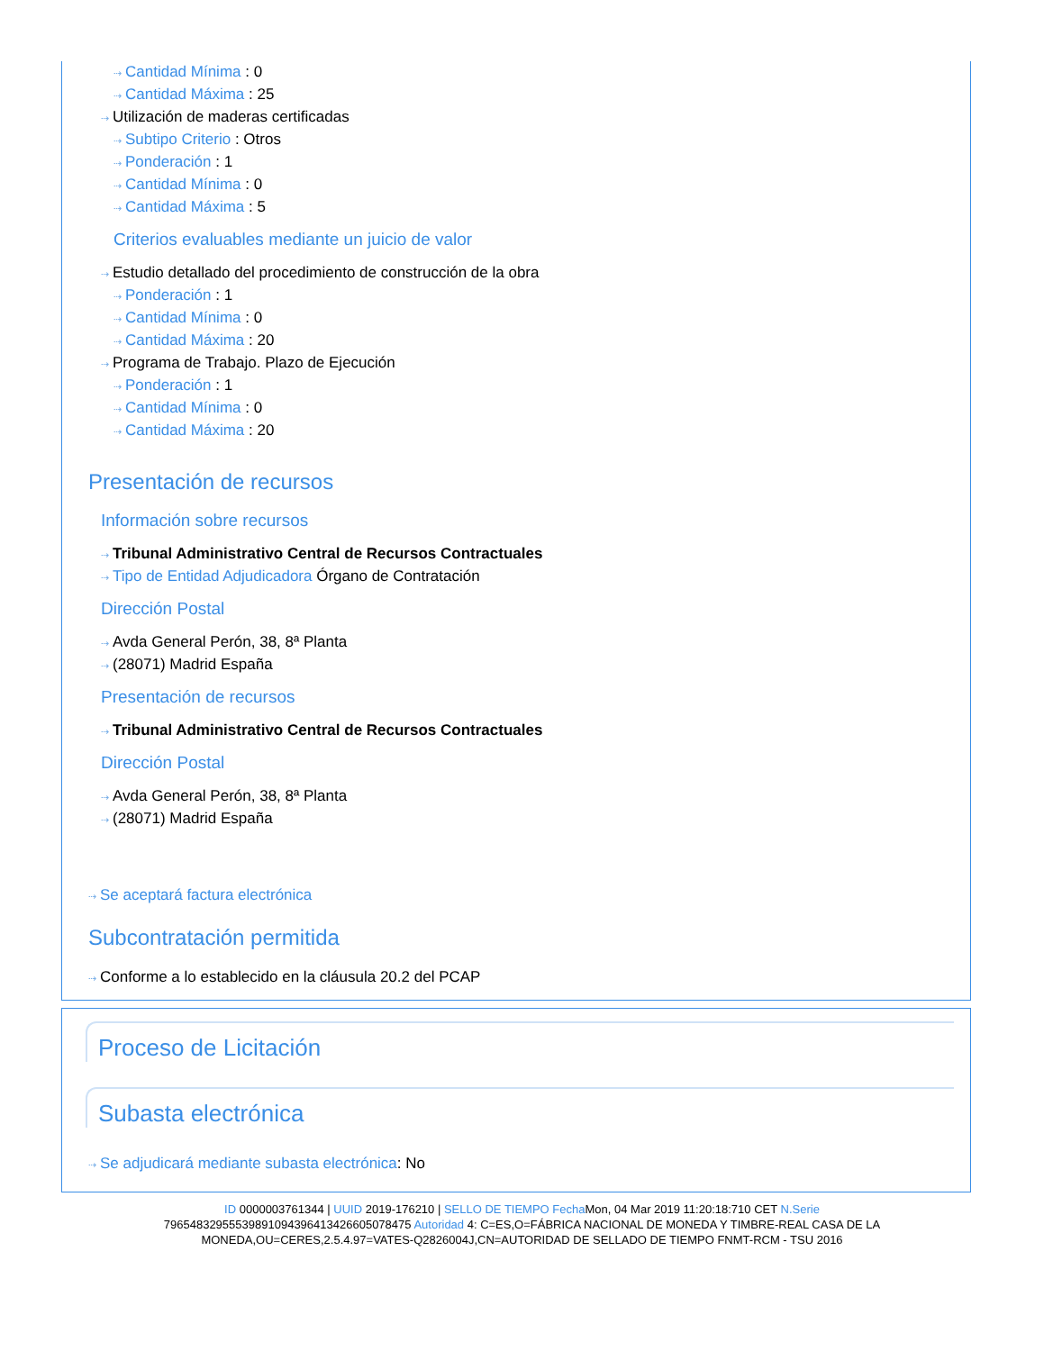⇢ Cantidad Mínima : 0
⇢ Cantidad Máxima : 25
⇢ Utilización de maderas certificadas
⇢ Subtipo Criterio : Otros
⇢ Ponderación : 1
⇢ Cantidad Mínima : 0
⇢ Cantidad Máxima : 5
Criterios evaluables mediante un juicio de valor
⇢ Estudio detallado del procedimiento de construcción de la obra
⇢ Ponderación : 1
⇢ Cantidad Mínima : 0
⇢ Cantidad Máxima : 20
⇢ Programa de Trabajo. Plazo de Ejecución
⇢ Ponderación : 1
⇢ Cantidad Mínima : 0
⇢ Cantidad Máxima : 20
Presentación de recursos
Información sobre recursos
⇢ Tribunal Administrativo Central de Recursos Contractuales
⇢ Tipo de Entidad Adjudicadora Órgano de Contratación
Dirección Postal
⇢ Avda General Perón, 38, 8ª Planta
⇢ (28071) Madrid España
Presentación de recursos
⇢ Tribunal Administrativo Central de Recursos Contractuales
Dirección Postal
⇢ Avda General Perón, 38, 8ª Planta
⇢ (28071) Madrid España
⇢ Se aceptará factura electrónica
Subcontratación permitida
⇢ Conforme a lo establecido en la cláusula 20.2 del PCAP
Proceso de Licitación
Subasta electrónica
⇢ Se adjudicará mediante subasta electrónica: No
ID 0000003761344 | UUID 2019-176210 | SELLO DE TIEMPO Fecha Mon, 04 Mar 2019 11:20:18:710 CET N.Serie
79654832955539891094396413426605078475 Autoridad 4: C=ES,O=FÁBRICA NACIONAL DE MONEDA Y TIMBRE-REAL CASA DE LA
MONEDA,OU=CERES,2.5.4.97=VATES-Q2826004J,CN=AUTORIDAD DE SELLADO DE TIEMPO FNMT-RCM - TSU 2016